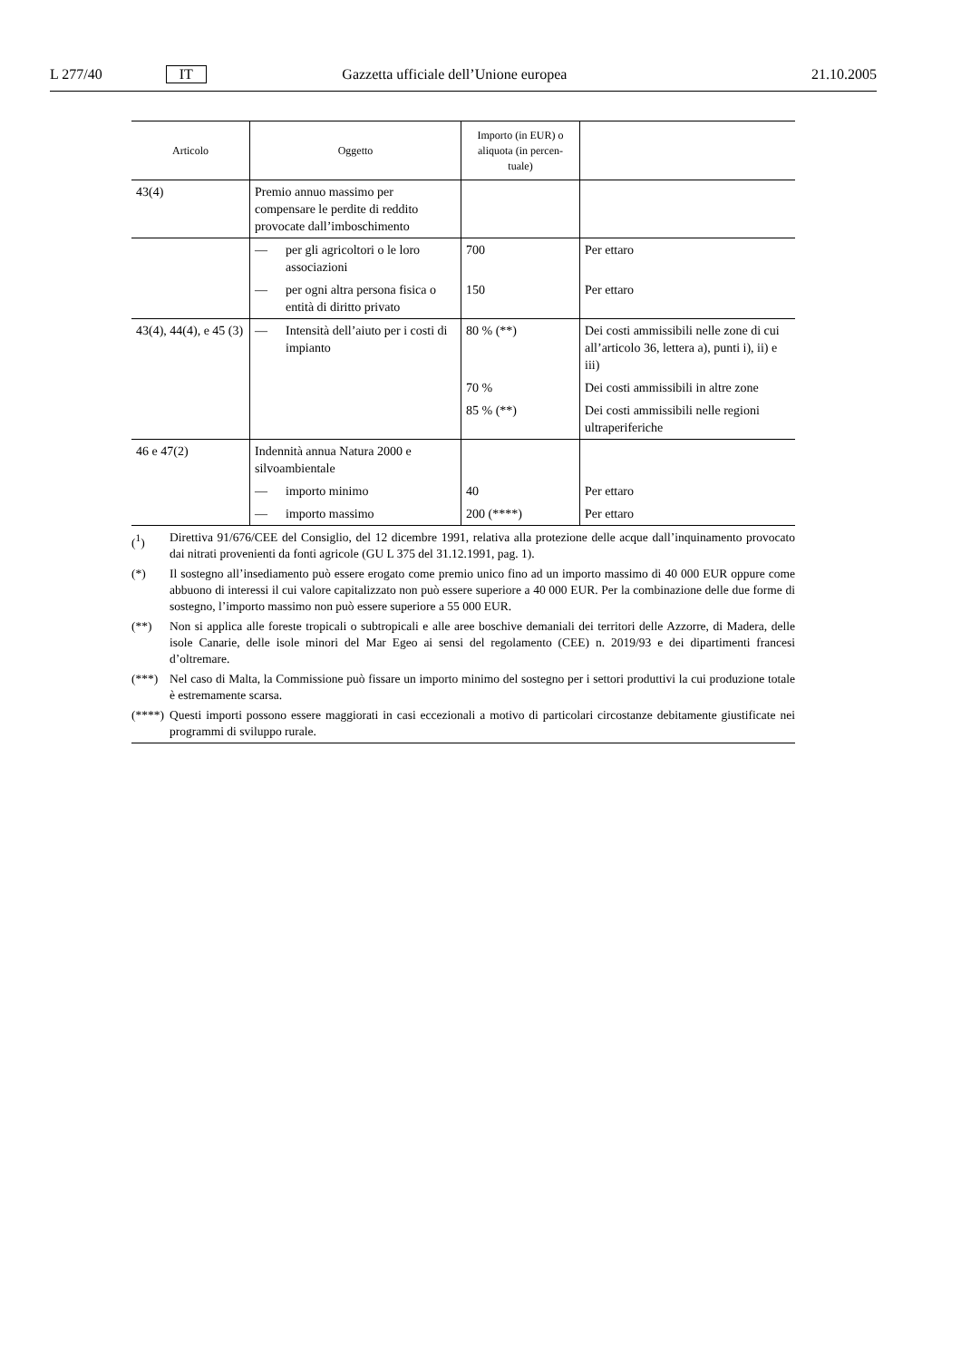L 277/40 IT Gazzetta ufficiale dell’Unione europea 21.10.2005
| Articolo | Oggetto | Importo (in EUR) o aliquota (in percen-tuale) | |
| --- | --- | --- | --- |
| 43(4) | Premio annuo massimo per compensare le perdite di reddito provocate dall’imboschimento | | |
| | — per gli agricoltori o le loro associazioni | 700 | Per ettaro |
| | — per ogni altra persona fisica o entità di diritto privato | 150 | Per ettaro |
| 43(4), 44(4), e 45 (3) | — Intensità dell’aiuto per i costi di impianto | 80 % (**) | Dei costi ammissibili nelle zone di cui all’articolo 36, lettera a), punti i), ii) e iii) |
| | | 70 % | Dei costi ammissibili in altre zone |
| | | 85 % (**) | Dei costi ammissibili nelle regioni ultraperiferiche |
| 46 e 47(2) | Indennità annua Natura 2000 e silvoambientale | | |
| | — importo minimo | 40 | Per ettaro |
| | — importo massimo | 200 (****) | Per ettaro |
(<sup>1</sup>) Direttiva 91/676/CEE del Consiglio, del 12 dicembre 1991, relativa alla protezione delle acque dall’inquinamento provocato dai nitrati provenienti da fonti agricole (GU L 375 del 31.12.1991, pag. 1).
(*) Il sostegno all’insediamento può essere erogato come premio unico fino ad un importo massimo di 40 000 EUR oppure come abbuono di interessi il cui valore capitalizzato non può essere superiore a 40 000 EUR. Per la combinazione delle due forme di sostegno, l’importo massimo non può essere superiore a 55 000 EUR.
(**) Non si applica alle foreste tropicali o subtropicali e alle aree boschive demaniali dei territori delle Azzorre, di Madera, delle isole Canarie, delle isole minori del Mar Egeo ai sensi del regolamento (CEE) n. 2019/93 e dei dipartimenti francesi d’oltremare.
(***) Nel caso di Malta, la Commissione può fissare un importo minimo del sostegno per i settori produttivi la cui produzione totale è estremamente scarsa.
(****) Questi importi possono essere maggiorati in casi eccezionali a motivo di particolari circostanze debitamente giustificate nei programmi di sviluppo rurale.